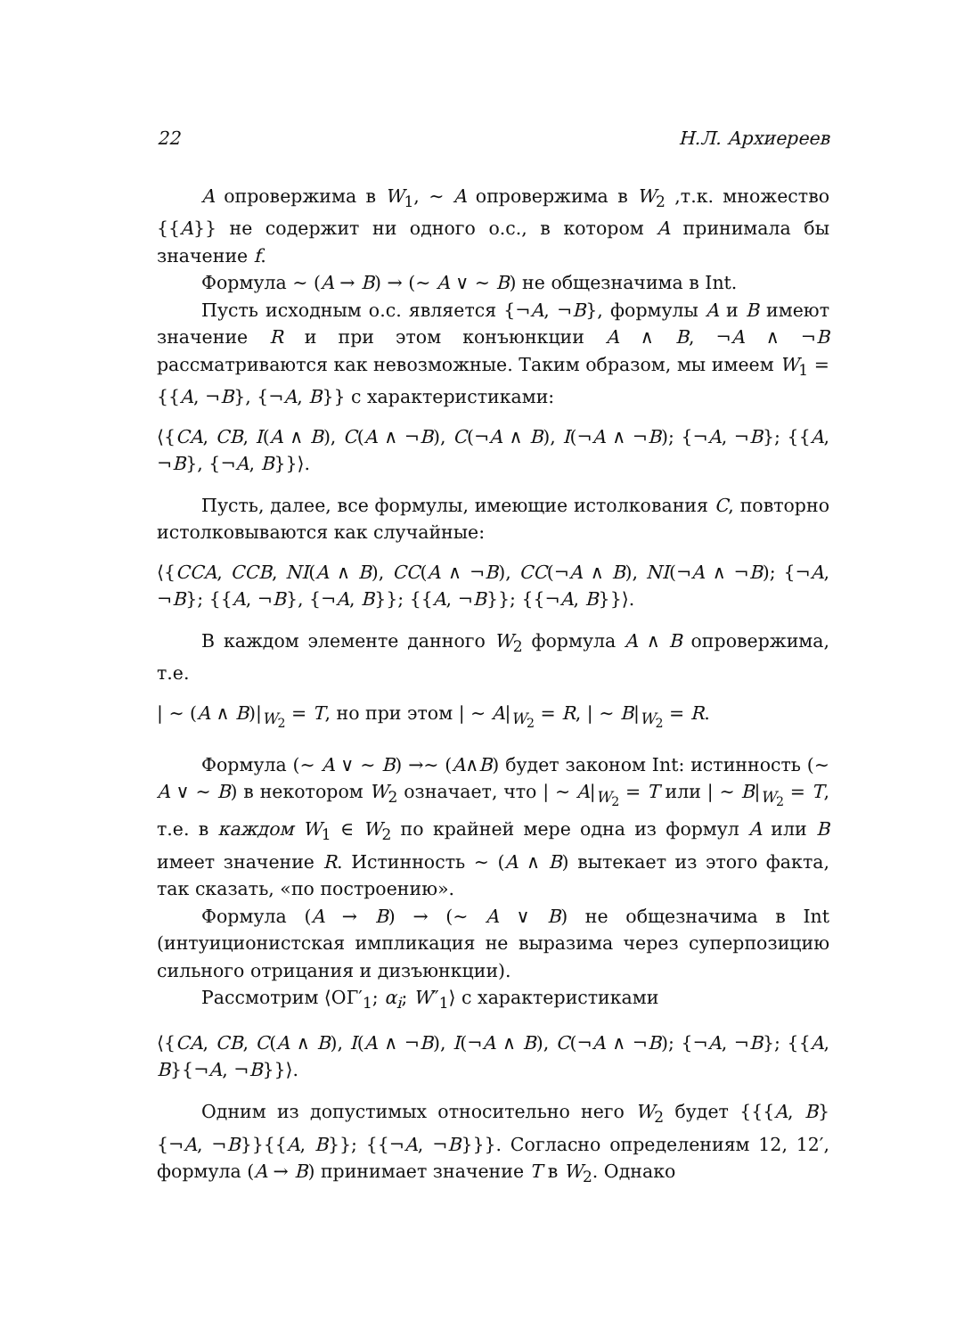22 Н.Л. Архиереев
A опровержима в W<sub>1</sub>, ∼ A опровержима в W<sub>2</sub> ,т.к. множество {{A}} не содержит ни одного о.с., в котором A принимала бы значение f.
Формула ∼ (A → B) → (∼ A ∨ ∼ B) не общезначима в Int.
Пусть исходным о.с. является {¬A, ¬B}, формулы A и B имеют значение R и при этом конъюнкции A ∧ B, ¬A ∧ ¬B рассматриваются как невозможные. Таким образом, мы имеем W<sub>1</sub> = {{A, ¬B}, {¬A, B}} с характеристиками:
⟨{CA, CB, I(A ∧ B), C(A ∧ ¬B), C(¬A ∧ B), I(¬A ∧ ¬B); {¬A, ¬B}; {{A, ¬B}, {¬A, B}}⟩.
Пусть, далее, все формулы, имеющие истолкования C, повторно истолковываются как случайные:
⟨{CCA, CCB, NI(A ∧ B), CC(A ∧ ¬B), CC(¬A ∧ B), NI(¬A ∧ ¬B); {¬A, ¬B}; {{A, ¬B}, {¬A, B}}; {{A, ¬B}}; {{¬A, B}}⟩.
В каждом элементе данного W<sub>2</sub> формула A ∧ B опровержима, т.е.
| ∼ (A ∧ B)|<sub>W<sub>2</sub></sub> = T, но при этом | ∼ A|<sub>W<sub>2</sub></sub> = R, | ∼ B|<sub>W<sub>2</sub></sub> = R.
Формула (∼ A ∨ ∼ B) →∼ (A∧B) будет законом Int: истинность (∼ A ∨ ∼ B) в некотором W<sub>2</sub> означает, что | ∼ A|<sub>W<sub>2</sub></sub> = T или | ∼ B|<sub>W<sub>2</sub></sub> = T, т.е. в каждом W<sub>1</sub> ∈ W<sub>2</sub> по крайней мере одна из формул A или B имеет значение R. Истинность ∼ (A ∧ B) вытекает из этого факта, так сказать, «по построению».
Формула (A → B) → (∼ A ∨ B) не общезначима в Int (интуиционистская импликация не выразима через суперпозицию сильного отрицания и дизъюнкции).
Рассмотрим ⟨ОГ′<sub>1</sub>; α<sub>i</sub>; W″<sub>1</sub>⟩ с характеристиками
⟨{CA, CB, C(A ∧ B), I(A ∧ ¬B), I(¬A ∧ B), C(¬A ∧ ¬B); {¬A, ¬B}; {{A, B}{¬A, ¬B}}⟩.
Одним из допустимых относительно него W<sub>2</sub> будет {{{A, B}{¬A, ¬B}}{{A, B}}; {{¬A, ¬B}}}. Согласно определениям 12, 12′, формула (A → B) принимает значение T в W<sub>2</sub>. Однако